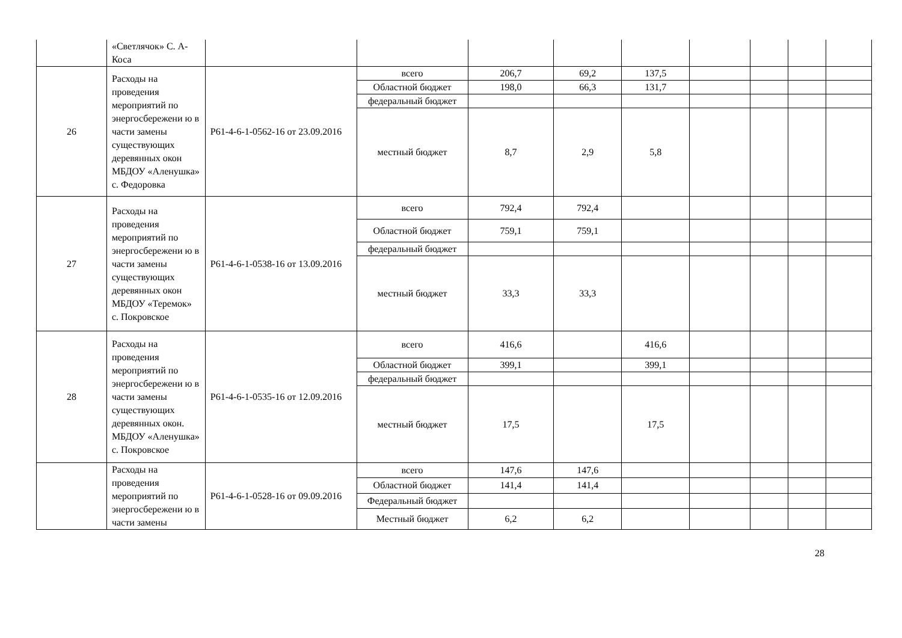| | «Светлячок» С. А-Коса | | | | | | | | | |
| 26 | Расходы на проведения мероприятий по энергосбережени ю в части замены существующих деревянных окон МБДОУ «Аленушка» с. Федоровка | Р61-4-6-1-0562-16 от 23.09.2016 | всего | 206,7 | 69,2 | 137,5 | | | | |
| | | | Областной бюджет | 198,0 | 66,3 | 131,7 | | | | |
| | | | федеральный бюджет | | | | | | | |
| | | | местный бюджет | 8,7 | 2,9 | 5,8 | | | | |
| 27 | Расходы на проведения мероприятий по энергосбережени ю в части замены существующих деревянных окон МБДОУ «Теремок» с. Покровское | Р61-4-6-1-0538-16 от 13.09.2016 | всего | 792,4 | 792,4 | | | | | |
| | | | Областной бюджет | 759,1 | 759,1 | | | | | |
| | | | федеральный бюджет | | | | | | | |
| | | | местный бюджет | 33,3 | 33,3 | | | | | |
| 28 | Расходы на проведения мероприятий по энергосбережени ю в части замены существующих деревянных окон. МБДОУ «Аленушка» с. Покровское | Р61-4-6-1-0535-16 от 12.09.2016 | всего | 416,6 | | 416,6 | | | | |
| | | | Областной бюджет | 399,1 | | 399,1 | | | | |
| | | | федеральный бюджет | | | | | | | |
| | | | местный бюджет | 17,5 | | 17,5 | | | | |
| | Расходы на проведения мероприятий по энергосбережени ю в части замены | Р61-4-6-1-0528-16 от 09.09.2016 | всего | 147,6 | 147,6 | | | | | |
| | | | Областной бюджет | 141,4 | 141,4 | | | | | |
| | | | Федеральный бюджет | | | | | | | |
| | | | Местный бюджет | 6,2 | 6,2 | | | | | |
28